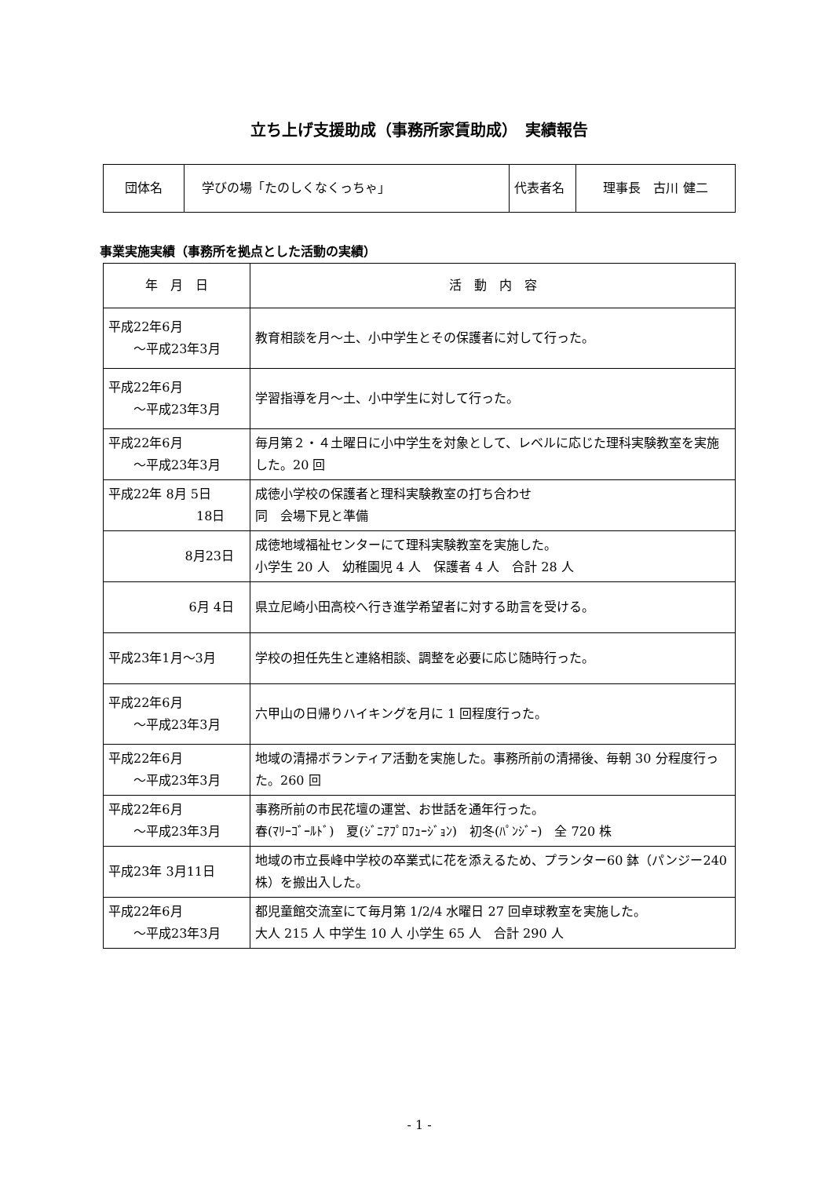立ち上げ支援助成（事務所家賃助成）　実績報告
| 団体名 | 学びの場「たのしくなくっちゃ」 | 代表者名 | 理事長 古川 健二 |
事業実施実績（事務所を拠点とした活動の実績）
| 年 月 日 | 活 動 内 容 |
| --- | --- |
| 平成22年6月 ～平成23年3月 | 教育相談を月～土、小中学生とその保護者に対して行った。 |
| 平成22年6月 ～平成23年3月 | 学習指導を月～土、小中学生に対して行った。 |
| 平成22年6月 ～平成23年3月 | 毎月第２・４土曜日に小中学生を対象として、レベルに応じた理科実験教室を実施した。20 回 |
| 平成22年 8月 5日 18日 | 成徳小学校の保護者と理科実験教室の打ち合わせ 同 会場下見と準備 |
| 8月23日 | 成徳地域福祉センターにて理科実験教室を実施した。 小学生 20 人 幼稚園児 4 人 保護者 4 人 合計 28 人 |
| 6月 4日 | 県立尼崎小田高校へ行き進学希望者に対する助言を受ける。 |
| 平成23年1月～3月 | 学校の担任先生と連絡相談、調整を必要に応じ随時行った。 |
| 平成22年6月 ～平成23年3月 | 六甲山の日帰りハイキングを月に 1 回程度行った。 |
| 平成22年6月 ～平成23年3月 | 地域の清掃ボランティア活動を実施した。事務所前の清掃後、毎朝 30 分程度行った。260 回 |
| 平成22年6月 ～平成23年3月 | 事務所前の市民花壇の運営、お世話を通年行った。 春(ﾏﾘｰｺﾞｰﾙﾄﾞ) 夏(ｼﾞﾆｱﾌﾟﾛﾌｭｰｼﾞｮﾝ) 初冬(ﾊﾟﾝｼﾞｰ) 全 720 株 |
| 平成23年 3月11日 | 地域の市立長峰中学校の卒業式に花を添えるため、プランター60 鉢（パンジー240 株）を搬出入した。 |
| 平成22年6月 ～平成23年3月 | 都児童館交流室にて毎月第 1/2/4 水曜日 27 回卓球教室を実施した。 大人 215 人 中学生 10 人 小学生 65 人 合計 290 人 |
- 1 -